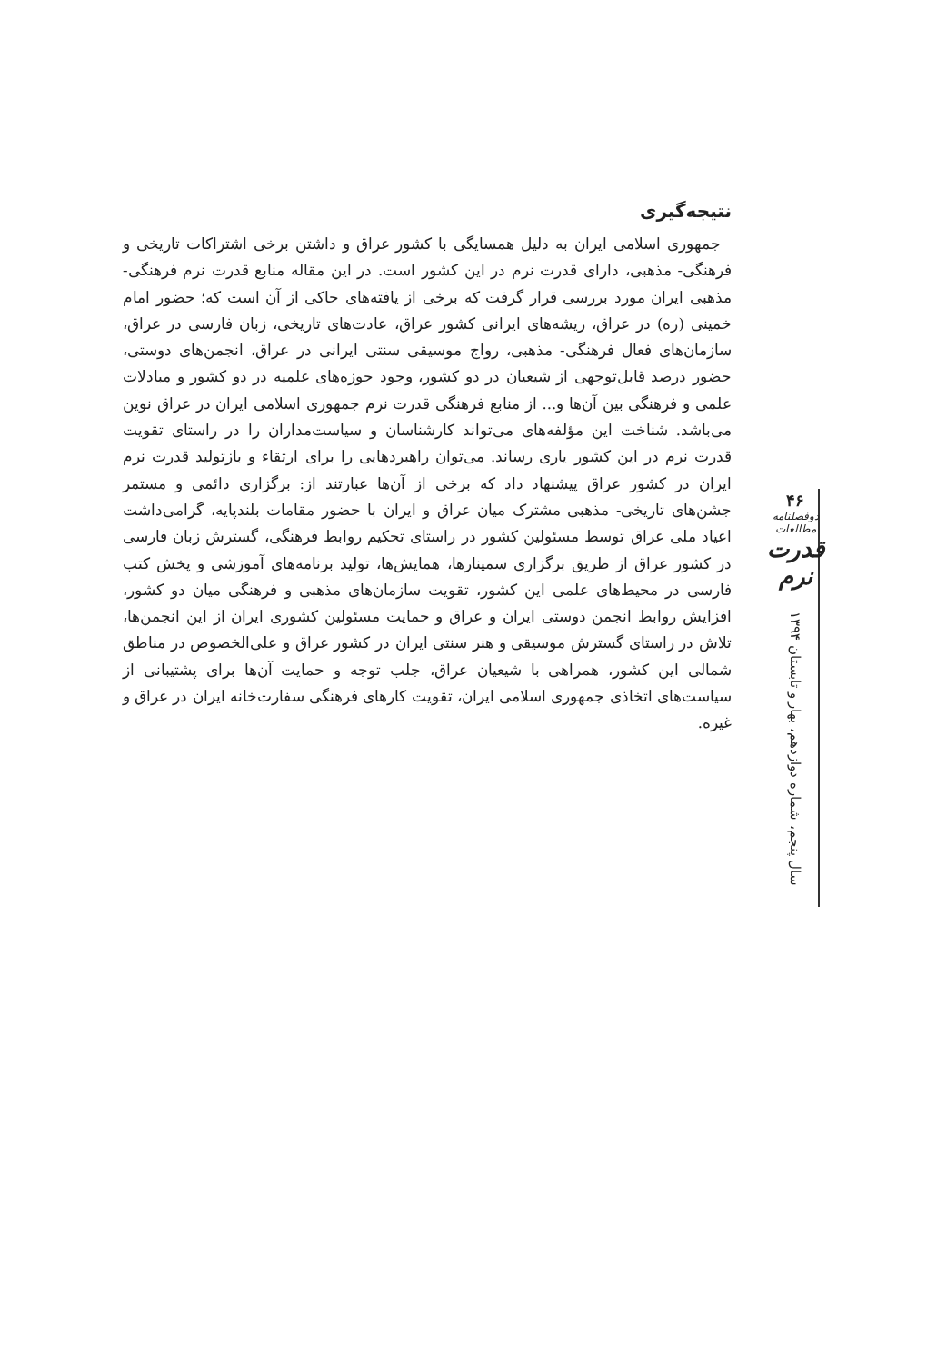نتیجه‌گیری
جمهوری اسلامی ایران به دلیل همسایگی با کشور عراق و داشتن برخی اشتراکات تاریخی و فرهنگی- مذهبی، دارای قدرت نرم در این کشور است. در این مقاله منابع قدرت نرم فرهنگی- مذهبی ایران مورد بررسی قرار گرفت که برخی از یافته‌های حاکی از آن است که؛ حضور امام خمینی (ره) در عراق، ریشه‌های ایرانی کشور عراق، عادت‌های تاریخی، زبان فارسی در عراق، سازمان‌های فعال فرهنگی- مذهبی، رواج موسیقی سنتی ایرانی در عراق، انجمن‌های دوستی، حضور درصد قابل‌توجهی از شیعیان در دو کشور، وجود حوزه‌های علمیه در دو کشور و مبادلات علمی و فرهنگی بین آن‌ها و... از منابع فرهنگی قدرت نرم جمهوری اسلامی ایران در عراق نوین می‌باشد. شناخت این مؤلفه‌های می‌تواند کارشناسان و سیاست‌مداران را در راستای تقویت قدرت نرم در این کشور یاری رساند. می‌توان راهبردهایی را برای ارتقاء و بازتولید قدرت نرم ایران در کشور عراق پیشنهاد داد که برخی از آن‌ها عبارتند از: برگزاری دائمی و مستمر جشن‌های تاریخی- مذهبی مشترک میان عراق و ایران با حضور مقامات بلندپایه، گرامی‌داشت اعیاد ملی عراق توسط مسئولین کشور در راستای تحکیم روابط فرهنگی، گسترش زبان فارسی در کشور عراق از طریق برگزاری سمینارها، همایش‌ها، تولید برنامه‌های آموزشی و پخش کتب فارسی در محیط‌های علمی این کشور، تقویت سازمان‌های مذهبی و فرهنگی میان دو کشور، افزایش روابط انجمن دوستی ایران و عراق و حمایت مسئولین کشوری ایران از این انجمن‌ها، تلاش در راستای گسترش موسیقی و هنر سنتی ایران در کشور عراق و علی‌الخصوص در مناطق شمالی این کشور، همراهی با شیعیان عراق، جلب توجه و حمایت آن‌ها برای پشتیبانی از سیاست‌های اتخاذی جمهوری اسلامی ایران، تقویت کارهای فرهنگی سفارت‌خانه ایران در عراق و غیره.
۴۶
دوفصلنامه مطالعات
قدرت نرم
سال پنجم، شماره دوازدهم، بهار و تابستان ۱۳۹۴